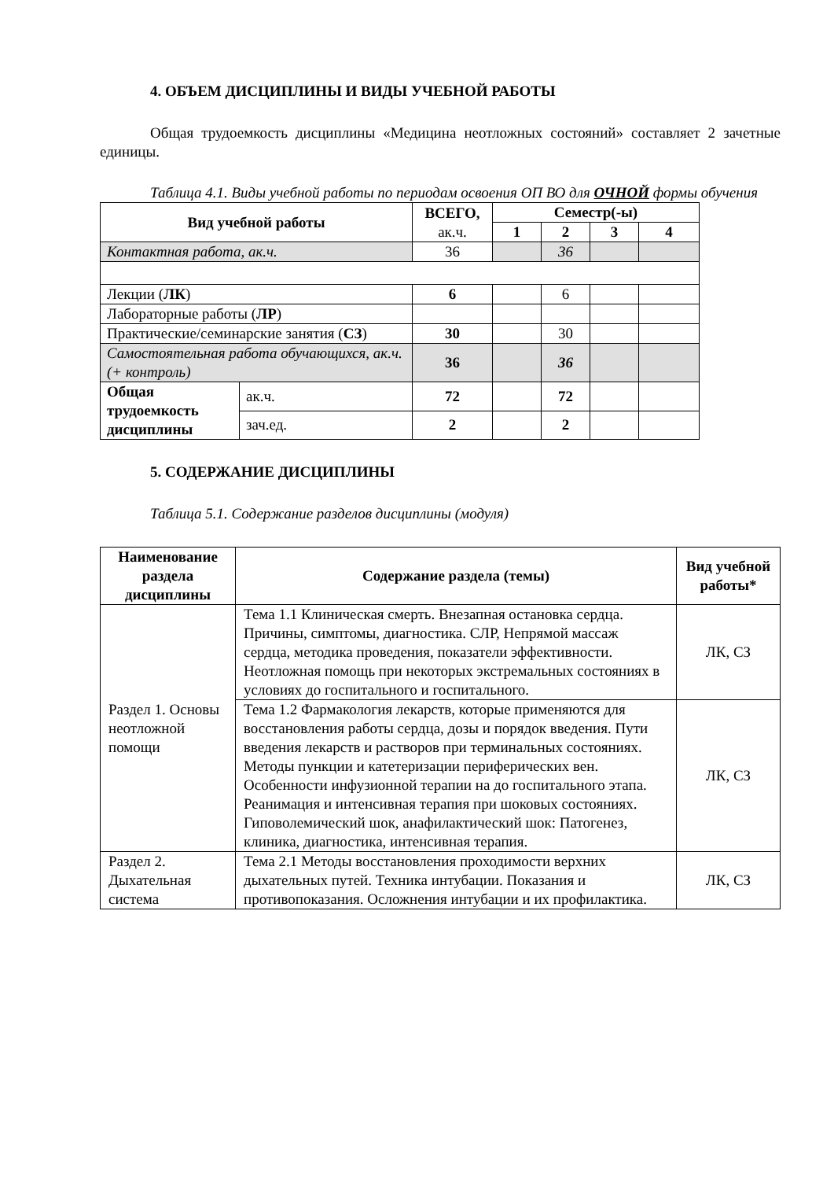4. ОБЪЕМ ДИСЦИПЛИНЫ И ВИДЫ УЧЕБНОЙ РАБОТЫ
Общая трудоемкость дисциплины «Медицина неотложных состояний» составляет 2 зачетные единицы.
Таблица 4.1. Виды учебной работы по периодам освоения ОП ВО для ОЧНОЙ формы обучения
| Вид учебной работы | | ВСЕГО, ак.ч. | Семестр(-ы) | | | |
| --- | --- | --- | --- | --- | --- | --- |
| | | | 1 | 2 | 3 | 4 |
| Контактная работа, ак.ч. | | 36 | | 36 | | |
| Лекции ( ЛК ) | | 6 | | 6 | | |
| Лабораторные работы ( ЛР ) | | | | | | |
| Практические/семинарские занятия ( СЗ ) | | 30 | | 30 | | |
| Самостоятельная работа обучающихся, ак.ч. (+ контроль) | | 36 | | 36 | | |
| Общая трудоемкость дисциплины | ак.ч. | 72 | | 72 | | |
| | зач.ед. | 2 | | 2 | | |
5. СОДЕРЖАНИЕ ДИСЦИПЛИНЫ
Таблица 5.1. Содержание разделов дисциплины (модуля)
| Наименование раздела дисциплины | Содержание раздела (темы) | Вид учебной работы* |
| --- | --- | --- |
| Раздел 1. Основы неотложной помощи | Тема 1.1 Клиническая смерть. Внезапная остановка сердца. Причины, симптомы, диагностика. СЛР, Непрямой массаж сердца, методика проведения, показатели эффективности. Неотложная помощь при некоторых экстремальных состояниях в условиях до госпитального и госпитального. | ЛК, СЗ |
| | Тема 1.2 Фармакология лекарств, которые применяются для восстановления работы сердца, дозы и порядок введения. Пути введения лекарств и растворов при терминальных состояниях. Методы пункции и катетеризации периферических вен. Особенности инфузионной терапии на до госпитального этапа. Реанимация и интенсивная терапия при шоковых состояниях. Гиповолемический шок, анафилактический шок: Патогенез, клиника, диагностика, интенсивная терапия. | ЛК, СЗ |
| Раздел 2. Дыхательная система | Тема 2.1 Методы восстановления проходимости верхних дыхательных путей. Техника интубации. Показания и противопоказания. Осложнения интубации и их профилактика. | ЛК, СЗ |